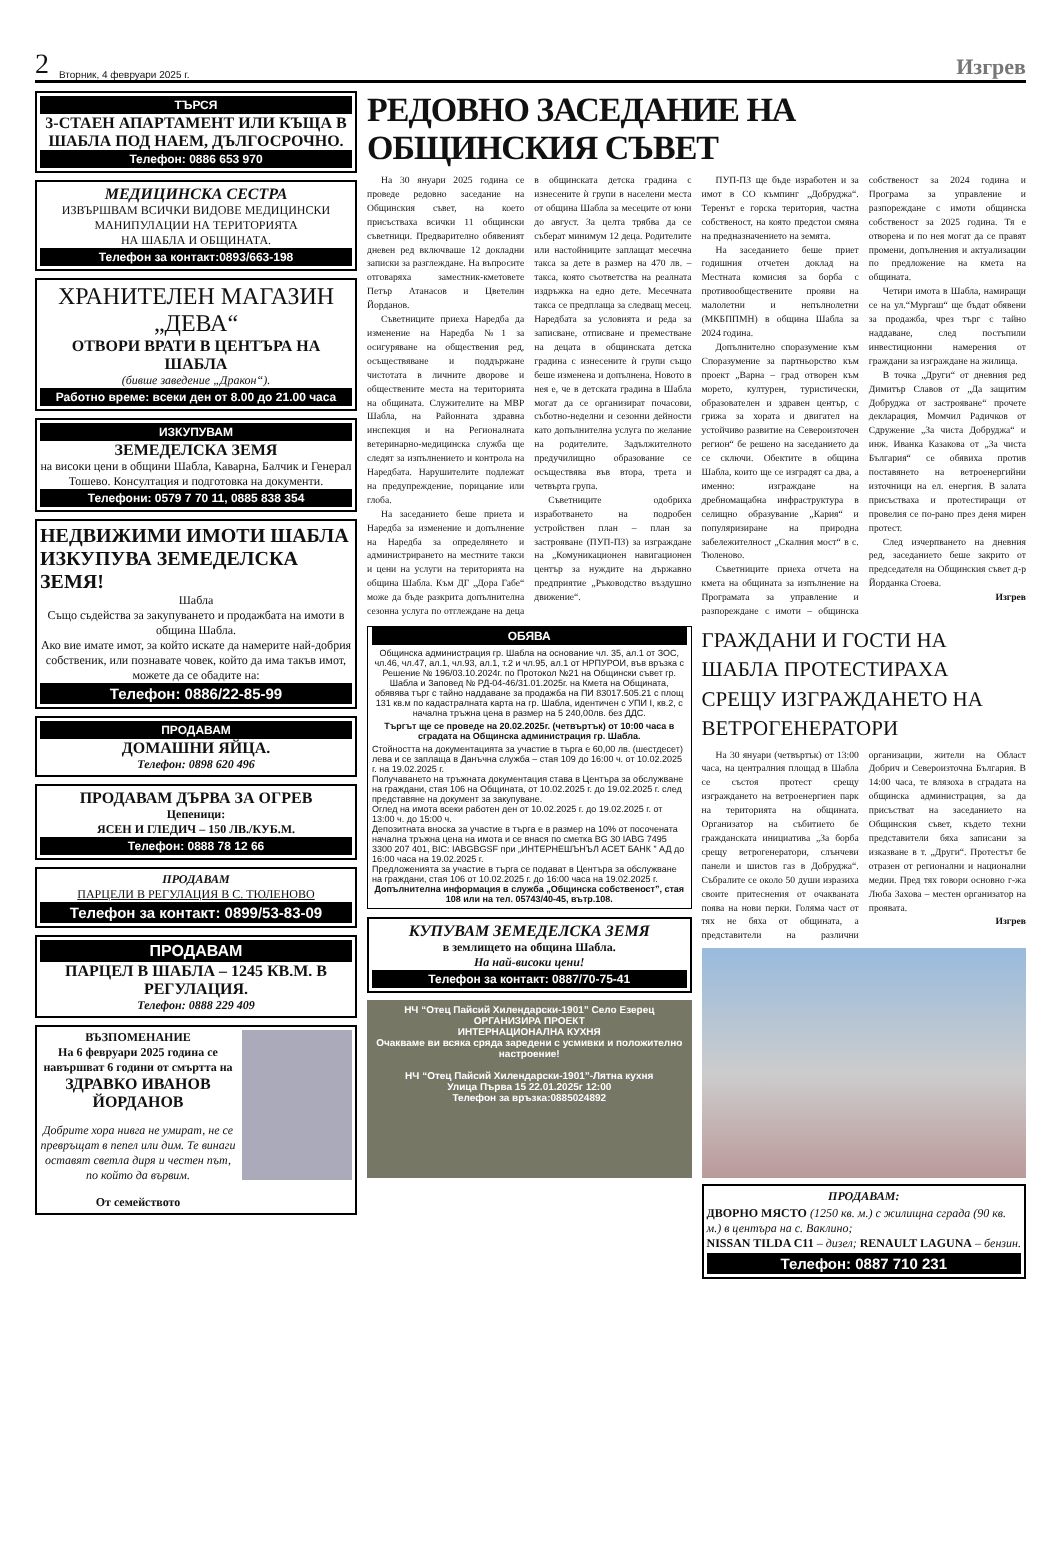2 Вторник, 4 февруари 2025 г. Изгрев
ТЪРСЯ
3-СТАЕН АПАРТАМЕНТ ИЛИ КЪЩА В ШАБЛА ПОД НАЕМ, ДЪЛГОСРОЧНО.
Телефон: 0886 653 970
МЕДИЦИНСКА СЕСТРА
ИЗВЪРШВАМ ВСИЧКИ ВИДОВЕ МЕДИЦИНСКИ МАНИПУЛАЦИИ НА ТЕРИТОРИЯТА
НА ШАБЛА И ОБЩИНАТА.
Телефон за контакт:0893/663-198
ХРАНИТЕЛЕН МАГАЗИН „ДЕВА“
ОТВОРИ ВРАТИ В ЦЕНТЪРА НА ШАБЛА
(бивше заведение „Дракон“).
Работно време: всеки ден от 8.00 до 21.00 часа
ИЗКУПУВАМ
ЗЕМЕДЕЛСКА ЗЕМЯ
на високи цени в общини Шабла, Каварна, Балчик и Генерал Тошево. Консултация и подготовка на документи.
Телефони: 0579 7 70 11, 0885 838 354
НЕДВИЖИМИ ИМОТИ ШАБЛА ИЗКУПУВА ЗЕМЕДЕЛСКА ЗЕМЯ!
Шабла
Също съдейства за закупуването и продажбата на имоти в община Шабла.
Ако вие имате имот, за който искате да намерите най-добрия собственик, или познавате човек, който да има такъв имот, можете да се обадите на:
Телефон: 0886/22-85-99
ПРОДАВАМ
ДОМАШНИ ЯЙЦА.
Телефон: 0898 620 496
ПРОДАВАМ ДЪРВА ЗА ОГРЕВ
Цепеници:
ЯСЕН И ГЛЕДИЧ – 150 ЛВ./КУБ.М.
Телефон: 0888 78 12 66
ПРОДАВАМ
ПАРЦЕЛИ В РЕГУЛАЦИЯ В С. ТЮЛЕНОВО
Телефон за контакт: 0899/53-83-09
ПРОДАВАМ
ПАРЦЕЛ В ШАБЛА – 1245 КВ.М. В РЕГУЛАЦИЯ.
Телефон: 0888 229 409
ВЪЗПОМЕНАНИЕ
На 6 февруари 2025 година се навършват 6 години от смъртта на
ЗДРАВКО ИВАНОВ ЙОРДАНОВ
Добрите хора нивга не умират, не се превръщат в пепел или дим. Те винаги оставят светла диря и честен път, по който да вървим.
От семейството
РЕДОВНО ЗАСЕДАНИЕ НА ОБЩИНСКИЯ СЪВЕТ
На 30 януари 2025 година се проведе редовно заседание на Общинския съвет, на което присъстваха всички 11 общински съветници. Предварително обявеният дневен ред включваше 12 докладни записки за разглеждане. На въпросите отговаряха заместник-кметовете Петър Атанасов и Цветелин Йорданов.
Съветниците приеха Наредба да изменение на Наредба №1 за осигуряване на обществения ред, осъществяване и поддържане чистотата в личните дворове и обществените места на територията на общината. Служителите на МВР Шабла, на Районната здравна инспекция и на Регионалната ветеринарно-медицинска служба ще следят за изпълнението и контрола на Наредбата. Нарушителите подлежат на предупреждение, порицание или глоба.
На заседанието беше приета и Наредба за изменение и допълнение на Наредба за определянето и администрирането на местните такси и цени на услуги на територията на община Шабла. Към ДГ „Дора Габе“ може да бъде разкрита допълнителна сезонна услуга по отглеждане на деца в общинската детска градина с изнесените ѝ групи в населени места от община Шабла за месеците от юни до август. За целта трябва да се съберат минимум 12 деца. Родителите или настойниците заплащат месечна такса за дете в размер на 470 лв. – такса, която съответства на реалната издръжка на едно дете. Месечната такса се предплаща за следващ месец. Наредбата за условията и реда за записване, отписване и преместване на децата в общинската детска градина с изнесените ѝ групи също беше изменена и допълнена. Новото в нея е, че в детската градина в Шабла могат да се организират почасови, съботно-неделни и сезонни дейности като допълнителна услуга по желание на родителите. Задължителното предучилищно образование се осъществява във втора, трета и четвърта група.
Съветниците одобриха изработването на подробен устройствен план – план за застрояване (ПУП-ПЗ) за изграждане на „Комуникационен навигационен център за нуждите на държавно предприятие „Ръководство въздушно движение“.
ПУП-ПЗ ще бъде изработен и за имот в СО къмпинг „Добруджа“. Теренът е горска територия, частна собственост, на която предстои смяна на предназначението на земята.
На заседанието беше приет годишния отчетен доклад на Местната комисия за борба с противообществените прояви на малолетни и непълнолетни (МКБППМН) в община Шабла за 2024 година.
Допълнително споразумение към Споразумение за партньорство към проект „Варна – град отворен към морето, културен, туристически, образователен и здравен център, с грижа за хората и двигател на устойчиво развитие на Североизточен регион“ бе решено на заседанието да се сключи. Обектите в община Шабла, които ще се изградят са два, а именно: изграждане на дребномащабна инфраструктура в селищно образувание „Кария“ и популяризиране на природна забележителност „Скалния мост“ в с. Тюленово.
Съветниците приеха отчета на кмета на общината за изпълнение на Програмата за управление и разпореждане с имоти – общинска собственост за 2024 година и Програма за управление и разпореждане с имоти общинска собственост за 2025 година. Тя е отворена и по нея могат да се правят промени, допълнения и актуализации по предложение на кмета на общината.
Четири имота в Шабла, намиращи се на ул.“Мургаш“ ще бъдат обявени за продажба, чрез търг с тайно наддаване, след постъпили инвестиционни намерения от граждани за изграждане на жилища.
В точка „Други“ от дневния ред Димитър Славов от „Да защитим Добруджа от застрояване“ прочете декларация, Момчил Радичков от Сдружение „За чиста Добруджа“ и инж. Иванка Казакова от „За чиста България“ се обявиха против поставянето на ветроенергийни източници на ел. енергия. В залата присъстваха и протестиращи от провелия се по-рано през деня мирен протест.
След изчерпването на дневния ред, заседанието беше закрито от председателя на Общинския съвет д-р Йорданка Стоева.
Изгрев
ОБЯВА
Общинска администрация гр. Шабла на основание чл. 35, ал.1 от ЗОС, чл.46, чл.47, ал.1, чл.93, ал.1, т.2 и чл.95, ал.1 от НРПУРОИ, във връзка с Решение № 196/03.10.2024г. по Протокол №21 на Общински съвет гр. Шабла и Заповед № РД-04-46/31.01.2025г. на Кмета на Общината, обявява търг с тайно наддаване за продажба на ПИ 83017.505.21 с площ 131 кв.м по кадастралната карта на гр. Шабла, идентичен с УПИ I, кв.2, с начална тръжна цена в размер на 5 240,00лв. без ДДС.
Търгът ще се проведе на 20.02.2025г. (четвъртък) от 10:00 часа в сградата на Общинска администрация гр. Шабла.
Стойността на документацията за участие в търга е 60,00 лв. (шестдесет) лева и се заплаща в Данъчна служба – стая 109 до 16:00 ч. от 10.02.2025 г. на 19.02.2025 г.
Получаването на тръжната документация става в Центъра за обслужване на граждани, стая 106 на Общината, от 10.02.2025 г. до 19.02.2025 г. след представяне на документ за закупуване.
Оглед на имота всеки работен ден от 10.02.2025 г. до 19.02.2025 г. от 13:00 ч. до 15:00 ч.
Депозитната вноска за участие в търга е в размер на 10% от посочената начална тръжна цена на имота и се внася по сметка BG 30 IABG 7495 3300 207 401, BIC: IABGBGSF при „ИНТЕРНЕШЪНЪЛ АСЕТ БАНК ” АД до 16:00 часа на 19.02.2025 г.
Предложенията за участие в търга се подават в Центъра за обслужване на граждани, стая 106 от 10.02.2025 г. до 16:00 часа на 19.02.2025 г.
Допълнителна информация в служба „Общинска собственост”, стая 108 или на тел. 05743/40-45, вътр.108.
КУПУВАМ ЗЕМЕДЕЛСКА ЗЕМЯ
в землището на община Шабла.
На най-високи цени!
Телефон за контакт: 0887/70-75-41
НЧ “Отец Пайсий Хилендарски-1901” Село Езерец
ОРГАНИЗИРА ПРОЕКТ
ИНТЕРНАЦИОНАЛНА КУХНЯ
Очакваме ви всяка сряда заредени с усмивки и положително настроение!
НЧ “Отец Пайсий Хилендарски-1901”-Лятна кухня
Улица Първа 15 22.01.2025г 12:00
Телефон за връзка:0885024892
ГРАЖДАНИ И ГОСТИ НА ШАБЛА ПРОТЕСТИРАХА СРЕЩУ ИЗГРАЖДАНЕТО НА ВЕТРОГЕНЕРАТОРИ
На 30 януари (четвъртък) от 13:00 часа, на централния площад в Шабла се състоя протест срещу изграждането на ветроенергиен парк на територията на общината. Организатор на събитието бе гражданската инициатива „За борба срещу ветрогенератори, слънчеви панели и шистов газ в Добруджа“. Събралите се около 50 души изразиха своите притеснения от очакваната поява на нови перки. Голяма част от тях не бяха от общината, а представители на различни организации, жители на Област Добрич и Североизточна България. В 14:00 часа, те влязоха в сградата на общинска администрация, за да присъстват на заседанието на Общинския съвет, където техни представители бяха записани за изказване в т. „Други“. Протестът бе отразен от регионални и национални медии. Пред тях говори основно г-жа Люба Захова – местен организатор на проявата.
Изгрев
ПРОДАВАМ:
ДВОРНО МЯСТО (1250 кв. м.) с жилищна сграда (90 кв. м.) в центъра на с. Ваклино;
NISSAN TILDA C11 – дизел; RENAULT LAGUNA – бензин.
Телефон: 0887 710 231